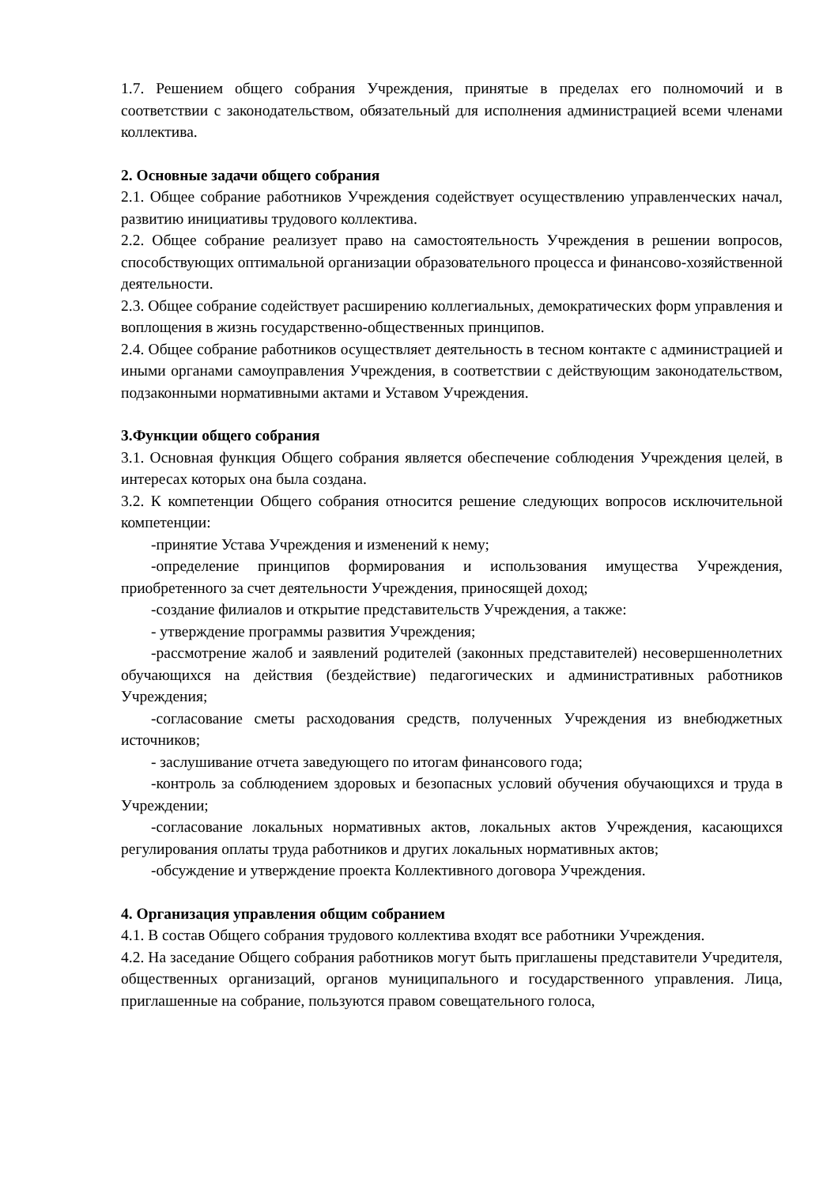1.7. Решением общего собрания Учреждения, принятые в пределах его полномочий и в соответствии с законодательством, обязательный для исполнения администрацией всеми членами коллектива.
2. Основные задачи общего собрания
2.1. Общее собрание работников Учреждения содействует осуществлению управленческих начал, развитию инициативы трудового коллектива.
2.2. Общее собрание реализует право на самостоятельность Учреждения в решении вопросов, способствующих оптимальной организации образовательного процесса и финансово-хозяйственной деятельности.
2.3. Общее собрание содействует расширению коллегиальных, демократических форм управления и воплощения в жизнь государственно-общественных принципов.
2.4. Общее собрание работников осуществляет деятельность в тесном контакте с администрацией и иными органами самоуправления Учреждения, в соответствии с действующим законодательством, подзаконными нормативными актами и Уставом Учреждения.
3.Функции общего собрания
3.1. Основная функция Общего собрания является обеспечение соблюдения Учреждения целей, в интересах которых она была создана.
3.2. К компетенции Общего собрания относится решение следующих вопросов исключительной компетенции:
-принятие Устава Учреждения и изменений к нему;
-определение принципов формирования и использования имущества Учреждения, приобретенного за счет деятельности Учреждения, приносящей доход;
-создание филиалов и открытие представительств Учреждения, а также:
- утверждение программы развития Учреждения;
-рассмотрение жалоб и заявлений родителей (законных представителей) несовершеннолетних обучающихся на действия (бездействие) педагогических и административных работников Учреждения;
-согласование сметы расходования средств, полученных Учреждения из внебюджетных источников;
- заслушивание отчета заведующего по итогам финансового года;
-контроль за соблюдением здоровых и безопасных условий обучения обучающихся и труда в Учреждении;
-согласование локальных нормативных актов, локальных актов Учреждения, касающихся регулирования оплаты труда работников и других локальных нормативных актов;
-обсуждение и утверждение проекта Коллективного договора Учреждения.
4. Организация управления общим собранием
4.1. В состав Общего собрания трудового коллектива входят все работники Учреждения.
4.2. На заседание Общего собрания работников могут быть приглашены представители Учредителя, общественных организаций, органов муниципального и государственного управления. Лица, приглашенные на собрание, пользуются правом совещательного голоса,